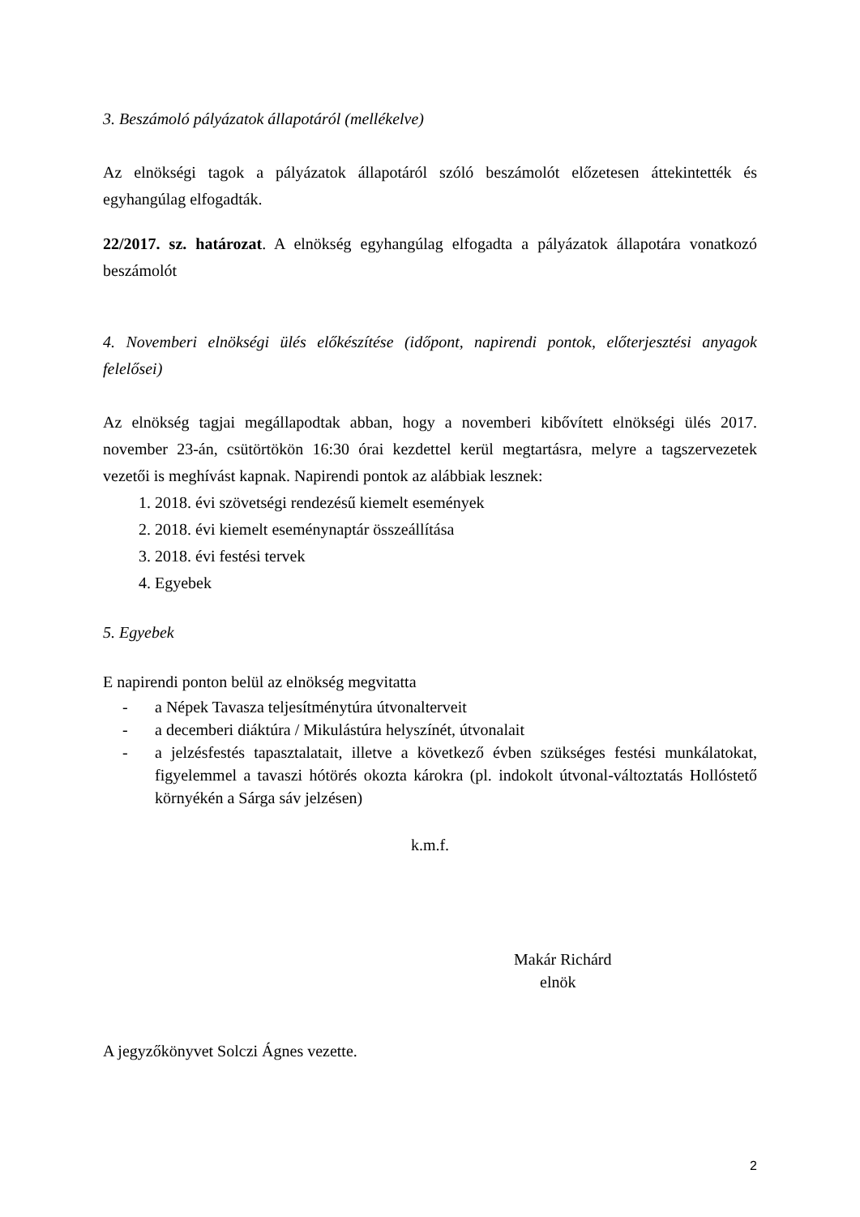3. Beszámoló pályázatok állapotáról (mellékelve)
Az elnökségi tagok a pályázatok állapotáról szóló beszámolót előzetesen áttekintették és egyhangúlag elfogadták.
22/2017. sz. határozat. A elnökség egyhangúlag elfogadta a pályázatok állapotára vonatkozó beszámolót
4. Novemberi elnökségi ülés előkészítése (időpont, napirendi pontok, előterjesztési anyagok felelősei)
Az elnökség tagjai megállapodtak abban, hogy a novemberi kibővített elnökségi ülés 2017. november 23-án, csütörtökön 16:30 órai kezdettel kerül megtartásra, melyre a tagszervezetek vezetői is meghívást kapnak. Napirendi pontok az alábbiak lesznek:
1. 2018. évi szövetségi rendezésű kiemelt események
2. 2018. évi kiemelt eseménynaptár összeállítása
3. 2018. évi festési tervek
4. Egyebek
5. Egyebek
E napirendi ponton belül az elnökség megvitatta
- a Népek Tavasza teljesítménytúra útvonalterveit
- a decemberi diáktúra / Mikulástúra helyszínét, útvonalait
- a jelzésfestés tapasztalatait, illetve a következő évben szükséges festési munkálatokat, figyelemmel a tavaszi hótörés okozta károkra (pl. indokolt útvonal-változtatás Hollóstető környékén a Sárga sáv jelzésen)
k.m.f.
Makár Richárd
elnök
A jegyzőkönyvet Solczi Ágnes vezette.
2